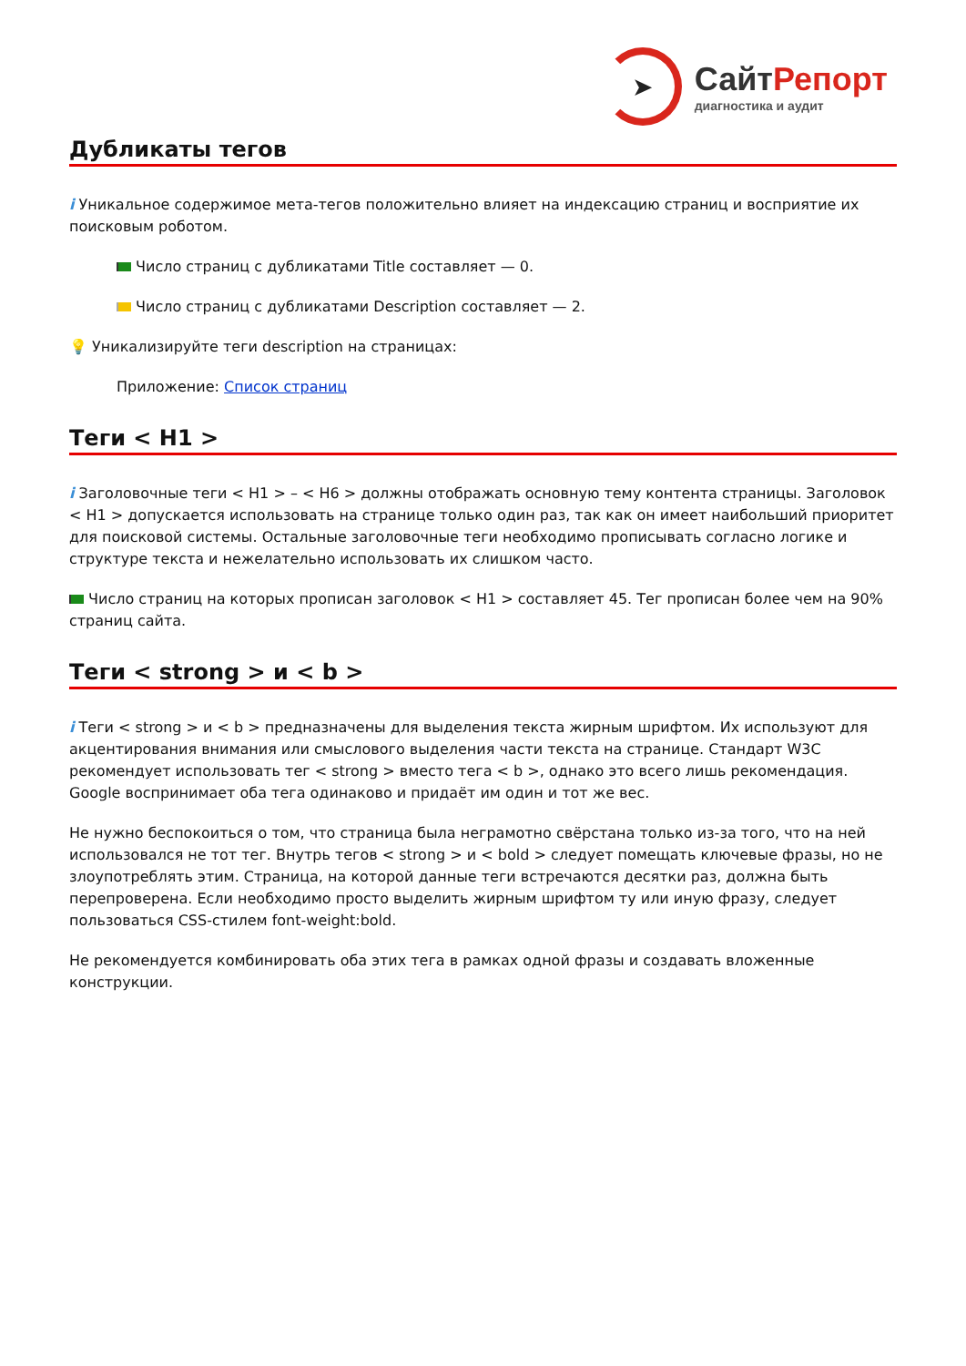➤
СайтРепорт
диагностика и аудит
Дубликаты тегов
i Уникальное содержимое мета-тегов положительно влияет на индексацию страниц и восприятие их поисковым роботом.
Число страниц с дубликатами Title составляет — 0.
Число страниц с дубликатами Description составляет — 2.
💡 Уникализируйте теги description на страницах:
Приложение: Список страниц
Теги < H1 >
i Заголовочные теги < H1 > – < H6 > должны отображать основную тему контента страницы. Заголовок < H1 > допускается использовать на странице только один раз, так как он имеет наибольший приоритет для поисковой системы. Остальные заголовочные теги необходимо прописывать согласно логике и структуре текста и нежелательно использовать их слишком часто.
Число страниц на которых прописан заголовок < H1 > составляет 45. Тег прописан более чем на 90% страниц сайта.
Теги < strong > и < b >
i Теги < strong > и < b > предназначены для выделения текста жирным шрифтом. Их используют для акцентирования внимания или смыслового выделения части текста на странице. Стандарт W3C рекомендует использовать тег < strong > вместо тега < b >, однако это всего лишь рекомендация. Google воспринимает оба тега одинаково и придаёт им один и тот же вес.
Не нужно беспокоиться о том, что страница была неграмотно свёрстана только из-за того, что на ней использовался не тот тег. Внутрь тегов < strong > и < bold > следует помещать ключевые фразы, но не злоупотреблять этим. Страница, на которой данные теги встречаются десятки раз, должна быть перепроверена. Если необходимо просто выделить жирным шрифтом ту или иную фразу, следует пользоваться CSS-стилем font-weight:bold.
Не рекомендуется комбинировать оба этих тега в рамках одной фразы и создавать вложенные конструкции.